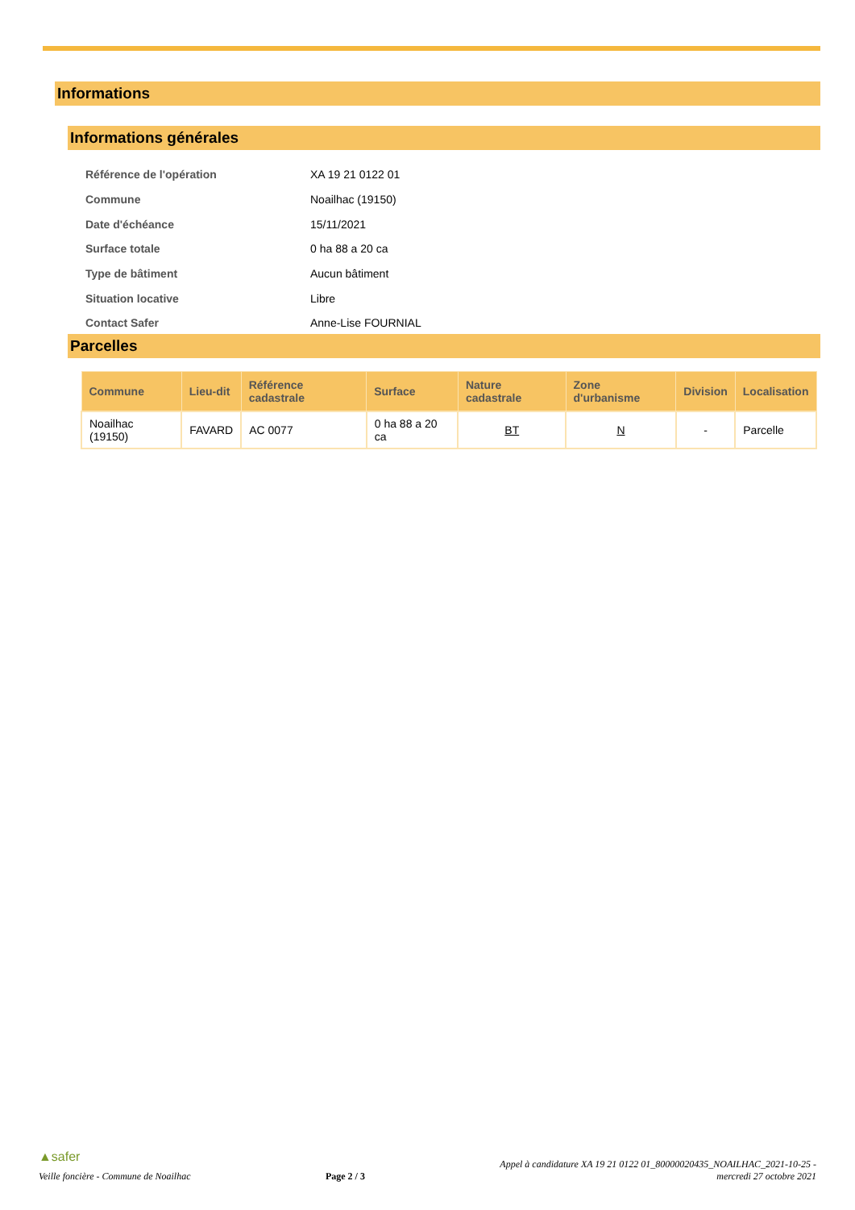Informations
Informations générales
| Référence de l'opération | XA 19 21 0122 01 |
| Commune | Noailhac (19150) |
| Date d'échéance | 15/11/2021 |
| Surface totale | 0 ha 88 a 20 ca |
| Type de bâtiment | Aucun bâtiment |
| Situation locative | Libre |
| Contact Safer | Anne-Lise FOURNIAL |
Parcelles
| Commune | Lieu-dit | Référence cadastrale | Surface | Nature cadastrale | Zone d'urbanisme | Division | Localisation |
| --- | --- | --- | --- | --- | --- | --- | --- |
| Noailhac (19150) | FAVARD | AC 0077 | 0 ha 88 a 20 ca | BT | N | - | Parcelle |
▲safer
Veille foncière - Commune de Noailhac
Page 2 / 3
Appel à candidature XA 19 21 0122 01_80000020435_NOAILHAC_2021-10-25 -
mercredi 27 octobre 2021